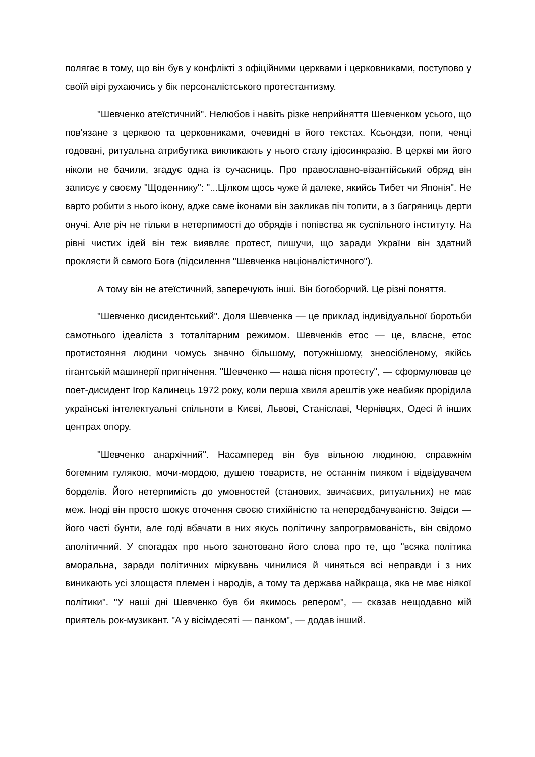полягає в тому, що він був у конфлікті з офіційними церквами і церковниками, поступово у своїй вірі рухаючись у бік персоналістського протестантизму.
"Шевченко атеїстичний". Нелюбов і навіть різке неприйняття Шевченком усього, що пов'язане з церквою та церковниками, очевидні в його текстах. Ксьондзи, попи, ченці годовані, ритуальна атрибутика викликають у нього сталу ідіосинкразію. В церкві ми його ніколи не бачили, згадує одна із сучасниць. Про православно-візантійський обряд він записує у своєму "Щоденнику": "...Цілком щось чуже й далеке, якийсь Тибет чи Японія". Не варто робити з нього ікону, адже саме іконами він закликав піч топити, а з багряниць дерти онучі. Але річ не тільки в нетерпимості до обрядів і попівства як суспільного інституту. На рівні чистих ідей він теж виявляє протест, пишучи, що заради України він здатний проклясти й самого Бога (підсилення "Шевченка націоналістичного").
А тому він не атеїстичний, заперечують інші. Він богоборчий. Це різні поняття.
"Шевченко дисидентський". Доля Шевченка — це приклад індивідуальної боротьби самотнього ідеаліста з тоталітарним режимом. Шевченків етос — це, власне, етос протистояння людини чомусь значно більшому, потужнішому, знеосібленому, якійсь гігантській машинерії пригнічення. "Шевченко — наша пісня протесту", — сформулював це поет-дисидент Ігор Калинець 1972 року, коли перша хвиля арештів уже неабияк прорідила українські інтелектуальні спільноти в Києві, Львові, Станіславі, Чернівцях, Одесі й інших центрах опору.
"Шевченко анархічний". Насамперед він був вільною людиною, справжнім богемним гулякою, мочи-мордою, душею товариств, не останнім пияком і відвідувачем борделів. Його нетерпимість до умовностей (станових, звичаєвих, ритуальних) не має меж. Іноді він просто шокує оточення своєю стихійністю та непередбачуваністю. Звідси — його часті бунти, але годі вбачати в них якусь політичну запрограмованість, він свідомо аполітичний. У спогадах про нього занотовано його слова про те, що "всяка політика аморальна, заради політичних міркувань чинилися й чиняться всі неправди і з них виникають усі злощастя племен і народів, а тому та держава найкраща, яка не має ніякої політики". "У наші дні Шевченко був би якимось репером", — сказав нещодавно мій приятель рок-музикант. "А у вісімдесяті — панком", — додав інший.